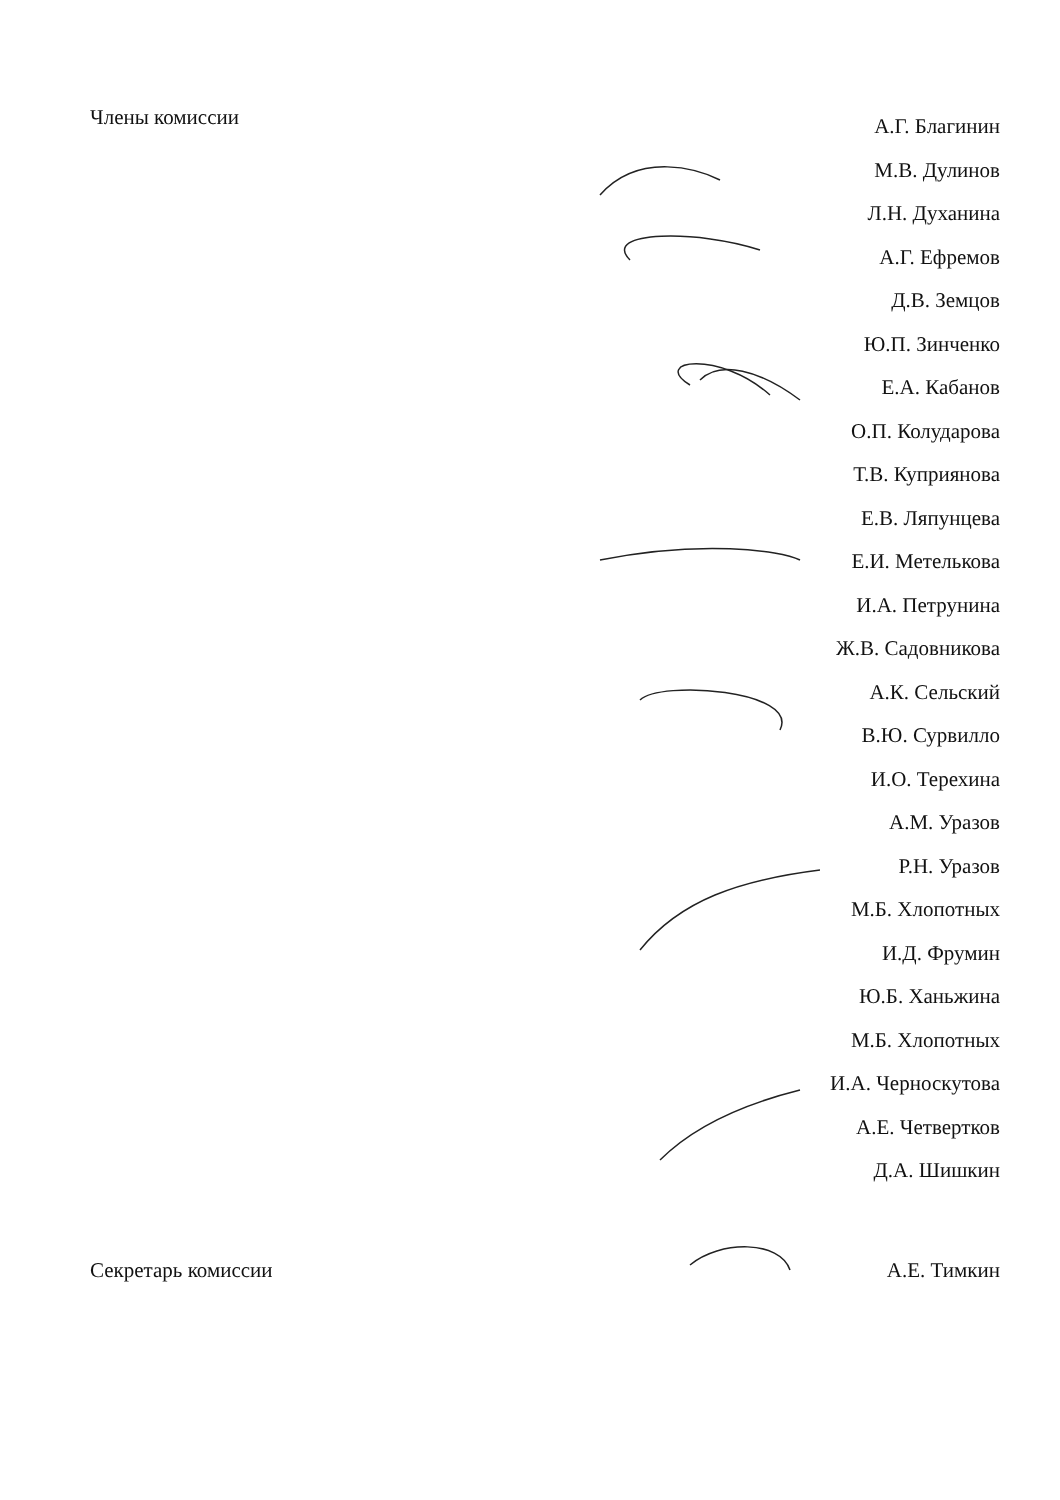Члены комиссии
А.Г. Благинин
М.В. Дулинов
Л.Н. Духанина
А.Г. Ефремов
Д.В. Земцов
Ю.П. Зинченко
Е.А. Кабанов
О.П. Колударова
Т.В. Куприянова
Е.В. Ляпунцева
Е.И. Метелькова
И.А. Петрунина
Ж.В. Садовникова
А.К. Сельский
В.Ю. Сурвилло
И.О. Терехина
А.М. Уразов
Р.Н. Уразов
М.Б. Хлопотных
И.Д. Фрумин
Ю.Б. Ханьжина
М.Б. Хлопотных
И.А. Черноскутова
А.Е. Четвертков
Д.А. Шишкин
Секретарь комиссии А.Е. Тимкин